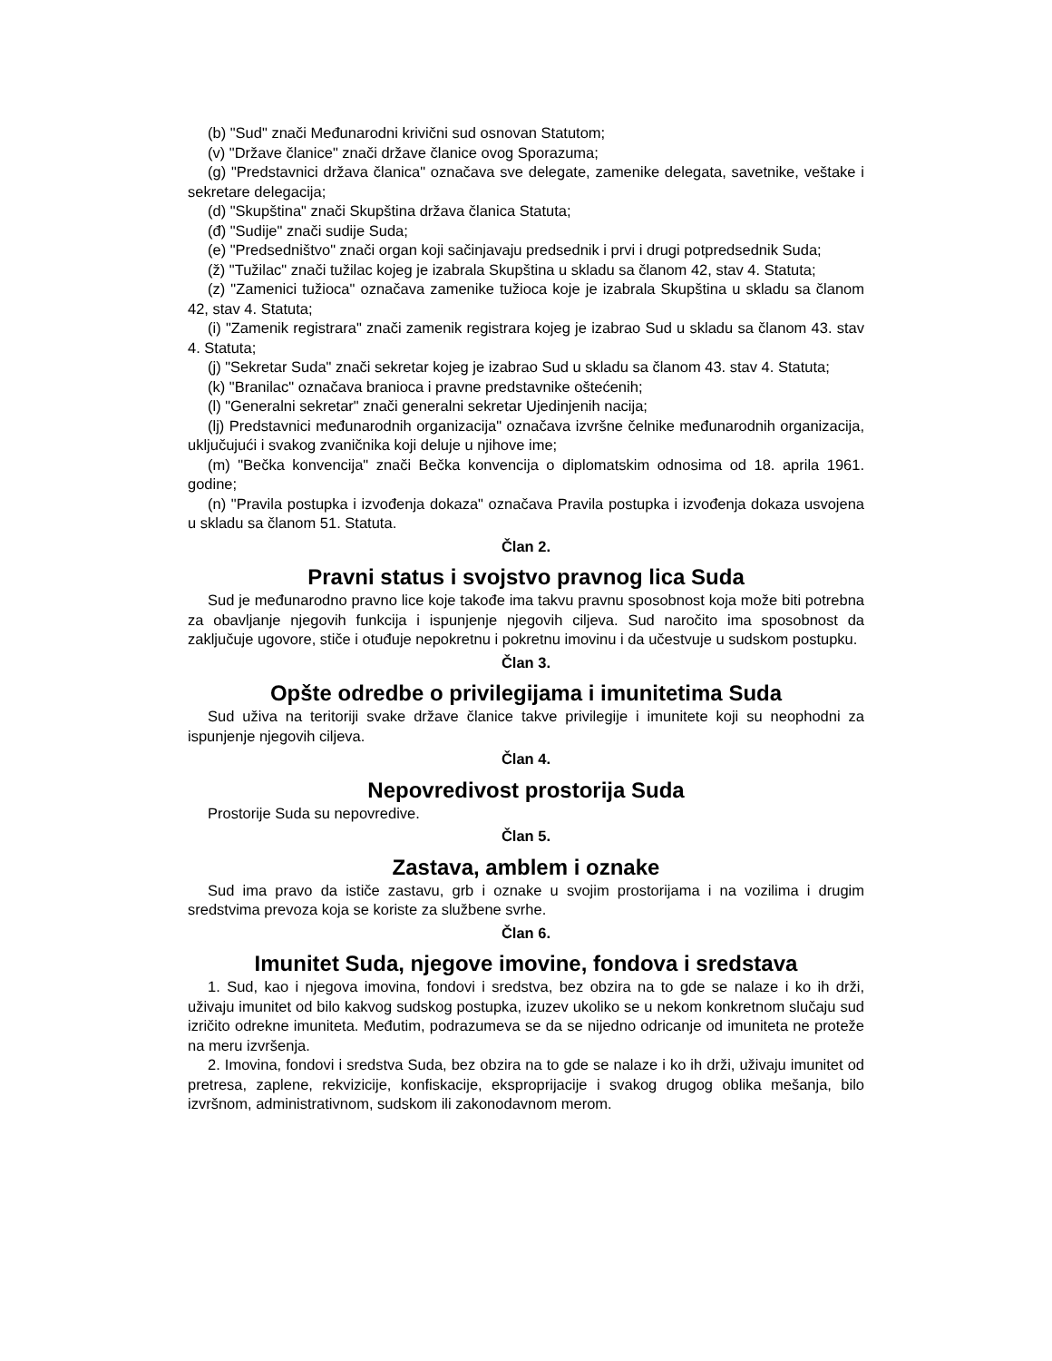(b) "Sud" znači Međunarodni krivični sud osnovan Statutom;
(v) "Države članice" znači države članice ovog Sporazuma;
(g) "Predstavnici država članica" označava sve delegate, zamenike delegata, savetnike, veštake i sekretare delegacija;
(d) "Skupština" znači Skupština država članica Statuta;
(đ) "Sudije" znači sudije Suda;
(e) "Predsedništvo" znači organ koji sačinjavaju predsednik i prvi i drugi potpredsednik Suda;
(ž) "Tužilac" znači tužilac kojeg je izabrala Skupština u skladu sa članom 42, stav 4. Statuta;
(z) "Zamenici tužioca" označava zamenike tužioca koje je izabrala Skupština u skladu sa članom 42, stav 4. Statuta;
(i) "Zamenik registrara" znači zamenik registrara kojeg je izabrao Sud u skladu sa članom 43. stav 4. Statuta;
(j) "Sekretar Suda" znači sekretar kojeg je izabrao Sud u skladu sa članom 43. stav 4. Statuta;
(k) "Branilac" označava branioca i pravne predstavnike oštećenih;
(l) "Generalni sekretar" znači generalni sekretar Ujedinjenih nacija;
(lj) Predstavnici međunarodnih organizacija" označava izvršne čelnike međunarodnih organizacija, uključujući i svakog zvaničnika koji deluje u njihove ime;
(m) "Bečka konvencija" znači Bečka konvencija o diplomatskim odnosima od 18. aprila 1961. godine;
(n) "Pravila postupka i izvođenja dokaza" označava Pravila postupka i izvođenja dokaza usvojena u skladu sa članom 51. Statuta.
Član 2.
Pravni status i svojstvo pravnog lica Suda
Sud je međunarodno pravno lice koje takođe ima takvu pravnu sposobnost koja može biti potrebna za obavljanje njegovih funkcija i ispunjenje njegovih ciljeva. Sud naročito ima sposobnost da zaključuje ugovore, stiče i otuđuje nepokretnu i pokretnu imovinu i da učestvuje u sudskom postupku.
Član 3.
Opšte odredbe o privilegijama i imunitetima Suda
Sud uživa na teritoriji svake države članice takve privilegije i imunitete koji su neophodni za ispunjenje njegovih ciljeva.
Član 4.
Nepovredivost prostorija Suda
Prostorije Suda su nepovredive.
Član 5.
Zastava, amblem i oznake
Sud ima pravo da ističe zastavu, grb i oznake u svojim prostorijama i na vozilima i drugim sredstvima prevoza koja se koriste za službene svrhe.
Član 6.
Imunitet Suda, njegove imovine, fondova i sredstava
1. Sud, kao i njegova imovina, fondovi i sredstva, bez obzira na to gde se nalaze i ko ih drži, uživaju imunitet od bilo kakvog sudskog postupka, izuzev ukoliko se u nekom konkretnom slučaju sud izričito odrekne imuniteta. Međutim, podrazumeva se da se nijedno odricanje od imuniteta ne proteže na meru izvršenja.
2. Imovina, fondovi i sredstva Suda, bez obzira na to gde se nalaze i ko ih drži, uživaju imunitet od pretresa, zaplene, rekvizicije, konfiskacije, eksproprijacije i svakog drugog oblika mešanja, bilo izvršnom, administrativnom, sudskom ili zakonodavnom merom.